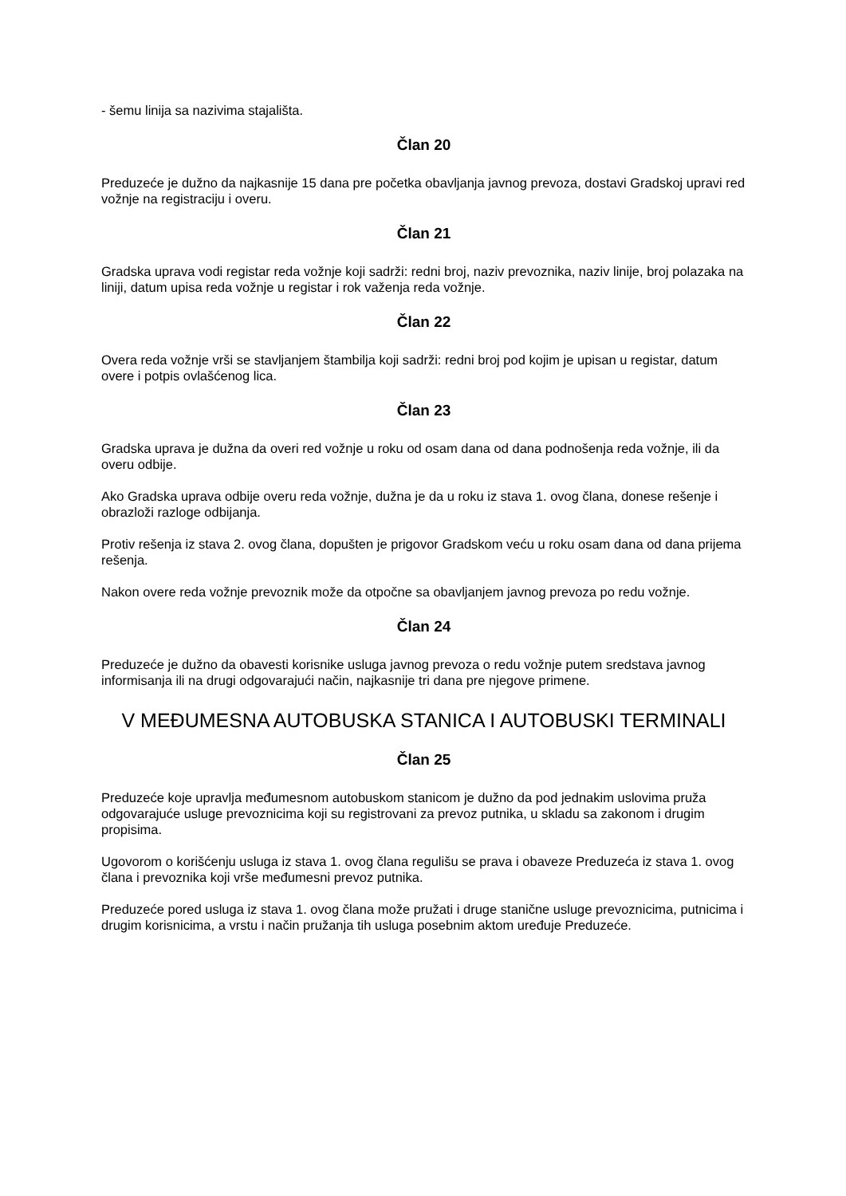- šemu linija sa nazivima stajališta.
Član 20
Preduzeće je dužno da najkasnije 15 dana pre početka obavljanja javnog prevoza, dostavi Gradskoj upravi red vožnje na registraciju i overu.
Član 21
Gradska uprava vodi registar reda vožnje koji sadrži: redni broj, naziv prevoznika, naziv linije, broj polazaka na liniji, datum upisa reda vožnje u registar i rok važenja reda vožnje.
Član 22
Overa reda vožnje vrši se stavljanjem štambilja koji sadrži: redni broj pod kojim je upisan u registar, datum overe i potpis ovlašćenog lica.
Član 23
Gradska uprava je dužna da overi red vožnje u roku od osam dana od dana podnošenja reda vožnje, ili da overu odbije.
Ako Gradska uprava odbije overu reda vožnje, dužna je da u roku iz stava 1. ovog člana, donese rešenje i obrazloži razloge odbijanja.
Protiv rešenja iz stava 2. ovog člana, dopušten je prigovor Gradskom veću u roku osam dana od dana prijema rešenja.
Nakon overe reda vožnje prevoznik može da otpočne sa obavljanjem javnog prevoza po redu vožnje.
Član 24
Preduzeće je dužno da obavesti korisnike usluga javnog prevoza o redu vožnje putem sredstava javnog informisanja ili na drugi odgovarajući način, najkasnije tri dana pre njegove primene.
V MEĐUMESNA AUTOBUSKA STANICA I AUTOBUSKI TERMINALI
Član 25
Preduzeće koje upravlja međumesnom autobuskom stanicom je dužno da pod jednakim uslovima pruža odgovarajuće usluge prevoznicima koji su registrovani za prevoz putnika, u skladu sa zakonom i drugim propisima.
Ugovorom o korišćenju usluga iz stava 1. ovog člana regulišu se prava i obaveze Preduzeća iz stava 1. ovog člana i prevoznika koji vrše međumesni prevoz putnika.
Preduzeće pored usluga iz stava 1. ovog člana može pružati i druge stanične usluge prevoznicima, putnicima i drugim korisnicima, a vrstu i način pružanja tih usluga posebnim aktom uređuje Preduzeće.